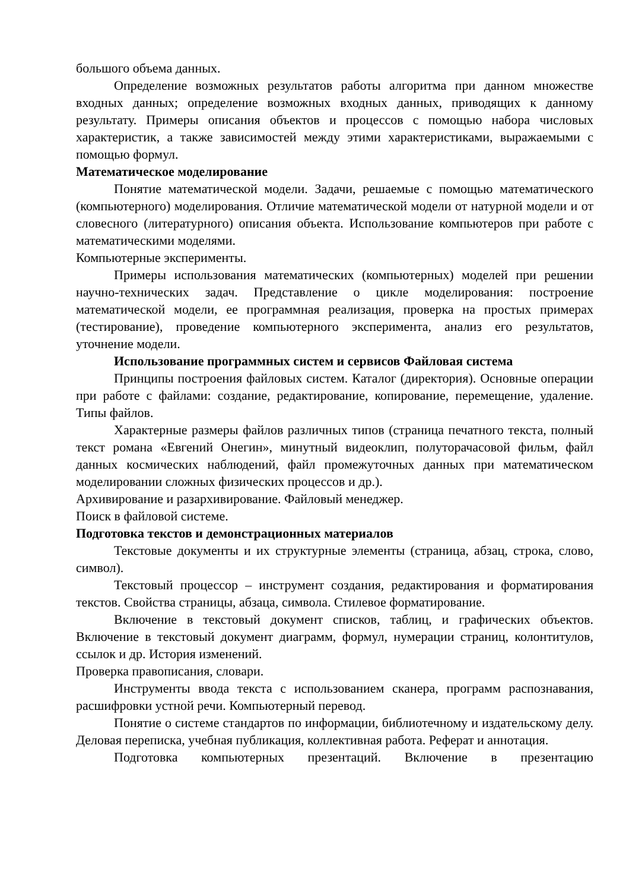большого объема данных.
Определение возможных результатов работы алгоритма при данном множестве входных данных; определение возможных входных данных, приводящих к данному результату. Примеры описания объектов и процессов с помощью набора числовых характеристик, а также зависимостей между этими характеристиками, выражаемыми с помощью формул.
Математическое моделирование
Понятие математической модели. Задачи, решаемые с помощью математического (компьютерного) моделирования. Отличие математической модели от натурной модели и от словесного (литературного) описания объекта. Использование компьютеров при работе с математическими моделями.
Компьютерные эксперименты.
Примеры использования математических (компьютерных) моделей при решении научно-технических задач. Представление о цикле моделирования: построение математической модели, ее программная реализация, проверка на простых примерах (тестирование), проведение компьютерного эксперимента, анализ его результатов, уточнение модели.
Использование программных систем и сервисов Файловая система
Принципы построения файловых систем. Каталог (директория). Основные операции при работе с файлами: создание, редактирование, копирование, перемещение, удаление. Типы файлов.
Характерные размеры файлов различных типов (страница печатного текста, полный текст романа «Евгений Онегин», минутный видеоклип, полуторачасовой фильм, файл данных космических наблюдений, файл промежуточных данных при математическом моделировании сложных физических процессов и др.).
Архивирование и разархивирование. Файловый менеджер.
Поиск в файловой системе.
Подготовка текстов и демонстрационных материалов
Текстовые документы и их структурные элементы (страница, абзац, строка, слово, символ).
Текстовый процессор – инструмент создания, редактирования и форматирования текстов. Свойства страницы, абзаца, символа. Стилевое форматирование.
Включение в текстовый документ списков, таблиц, и графических объектов. Включение в текстовый документ диаграмм, формул, нумерации страниц, колонтитулов, ссылок и др. История изменений.
Проверка правописания, словари.
Инструменты ввода текста с использованием сканера, программ распознавания, расшифровки устной речи. Компьютерный перевод.
Понятие о системе стандартов по информации, библиотечному и издательскому делу. Деловая переписка, учебная публикация, коллективная работа. Реферат и аннотация.
Подготовка компьютерных презентаций. Включение в презентацию